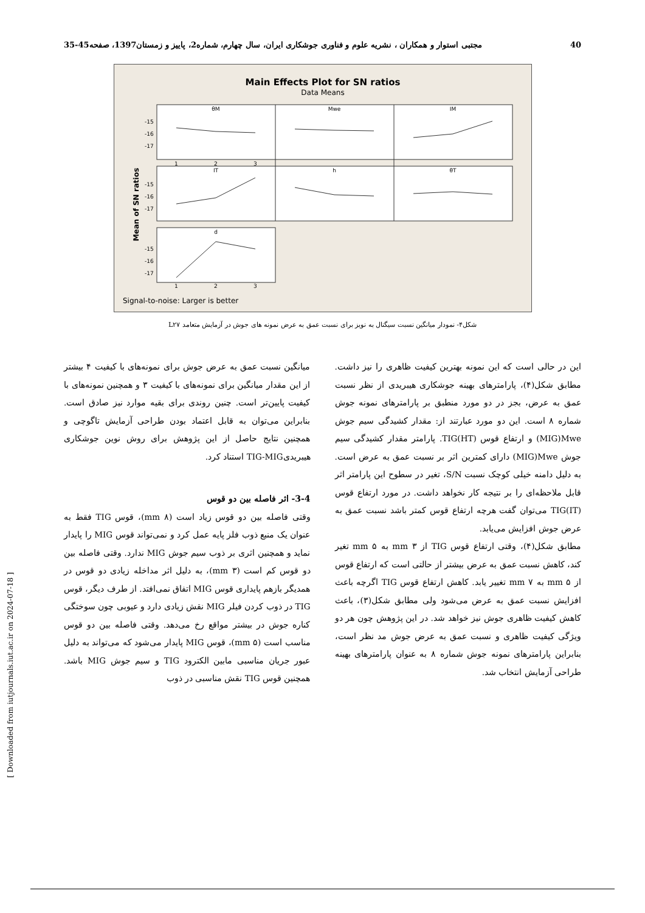40 مجتبی استوار و همکاران ، نشریه علوم و فناوری جوشکاری ایران، سال چهارم، شماره2، پاییز و زمستان1397، صفحه45-35
Main Effects Plot for SN ratios
Data Means
Mean of SN ratios
θM
Mwe
IM
IT
h
θT
d
-15
-16
-17
-15
-16
-17
-15
-16
-17
1
2
3
1
2
3
Signal-to-noise: Larger is better
شکل۴- نمودار میانگین نسبت سیگنال به نویز برای نسبت عمق به عرض نمونه های جوش در آزمایش متعامد L۲۷
این در حالی است که این نمونه بهترین کیفیت ظاهری را نیز داشت. مطابق شکل(۴)، پارامترهای بهینه جوشکاری هیبریدی از نظر نسبت عمق به عرض، بجز در دو مورد منطبق بر پارامترهای نمونه جوش شماره ۸ است. این دو مورد عبارتند از: مقدار کشیدگی سیم جوش MIG)Mwe) و ارتفاع قوس TIG(HT). پارامتر مقدار کشیدگی سیم جوش MIG)Mwe) دارای کمترین اثر بر نسبت عمق به عرض است. به دلیل دامنه خیلی کوچک نسبت S/N، تغیر در سطوح این پارامتر اثر قابل ملاحظه‌ای را بر نتیجه کار نخواهد داشت. در مورد ارتفاع قوس TIG(IT) می‌توان گفت هرچه ارتفاع قوس کمتر باشد نسبت عمق به عرض جوش افزایش می‌یابد.
مطابق شکل(۴)، وقتی ارتفاع قوس TIG از ۳ mm به ۵ mm تغیر کند، کاهش نسبت عمق به عرض بیشتر از حالتی است که ارتفاع قوس از ۵ mm به ۷ mm تغییر یابد. کاهش ارتفاع قوس TIG اگرچه باعث افزایش نسبت عمق به عرض می‌شود ولی مطابق شکل(۳)، باعث کاهش کیفیت ظاهری جوش نیز خواهد شد. در این پژوهش چون هر دو ویژگی کیفیت ظاهری و نسبت عمق به عرض جوش مد نظر است، بنابراین پارامترهای نمونه جوش شماره ۸ به عنوان پارامترهای بهینه طراحی آزمایش انتخاب شد.
میانگین نسبت عمق به عرض جوش برای نمونه‌های با کیفیت ۴ بیشتر از این مقدار میانگین برای نمونه‌های با کیفیت ۳ و همچنین نمونه‌های با کیفیت پایین‌تر است. چنین روندی برای بقیه موارد نیز صادق است. بنابراین می‌توان به قابل اعتماد بودن طراحی آزمایش تاگوچی و همچنین نتایج حاصل از این پژوهش برای روش نوین جوشکاری هیبریدیTIG-MIG استناد کرد.
3-4- اثر فاصله بین دو قوس
وقتی فاصله بین دو قوس زیاد است (۸ mm)، قوس TIG فقط به عنوان یک منبع ذوب فلز پایه عمل کرد و نمی‌تواند قوس MIG را پایدار نماید و همچنین اثری بر ذوب سیم جوش MIG ندارد. وقتی فاصله بین دو قوس کم است (۳ mm)، به دلیل اثر مداخله زیادی دو قوس در همدیگر بازهم پایداری قوس MIG اتفاق نمی‌افتد. از طرف دیگر، قوس TIG در ذوب کردن فیلر MIG نقش زیادی دارد و عیوبی چون سوختگی کناره جوش در بیشتر مواقع رخ می‌دهد. وقتی فاصله بین دو قوس مناسب است (۵ mm)، قوس MIG پایدار می‌شود که می‌تواند به دلیل عبور جریان مناسبی مابین الکترود TIG و سیم جوش MIG باشد. همچنین قوس TIG نقش مناسبی در ذوب
[ Downloaded from iutjournals.iut.ac.ir on 2024-07-18 ]